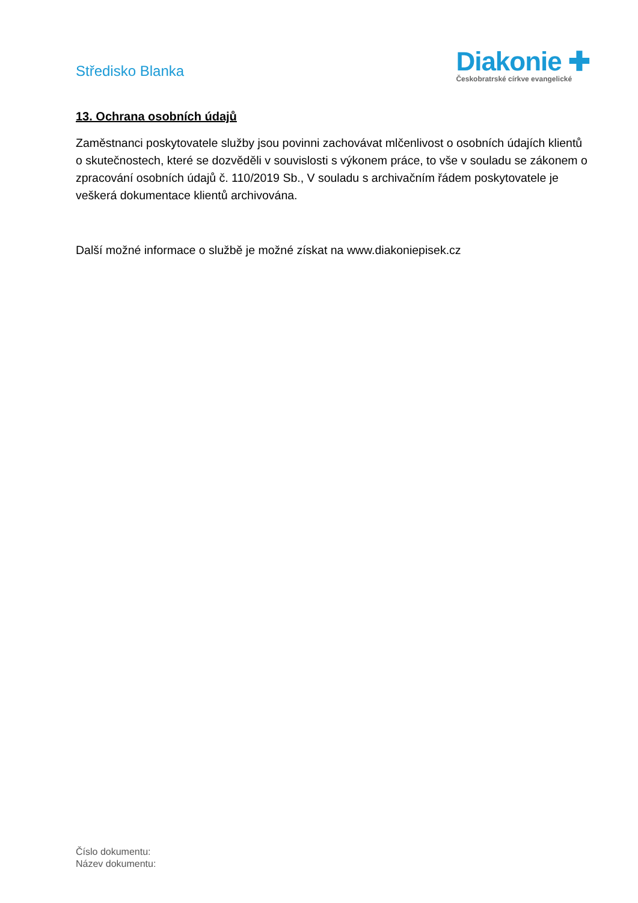Středisko Blanka
Diakonie ✚
Českobratrské církve evangelické
13. Ochrana osobních údajů
Zaměstnanci poskytovatele služby jsou povinni zachovávat mlčenlivost o osobních údajích klientů o skutečnostech, které se dozvěděli v souvislosti s výkonem práce, to vše v souladu se zákonem o zpracování osobních údajů č. 110/2019 Sb., V souladu s archivačním řádem poskytovatele je veškerá dokumentace klientů archivována.
Další možné informace o službě je možné získat na www.diakoniepisek.cz
Číslo dokumentu:
Název dokumentu: